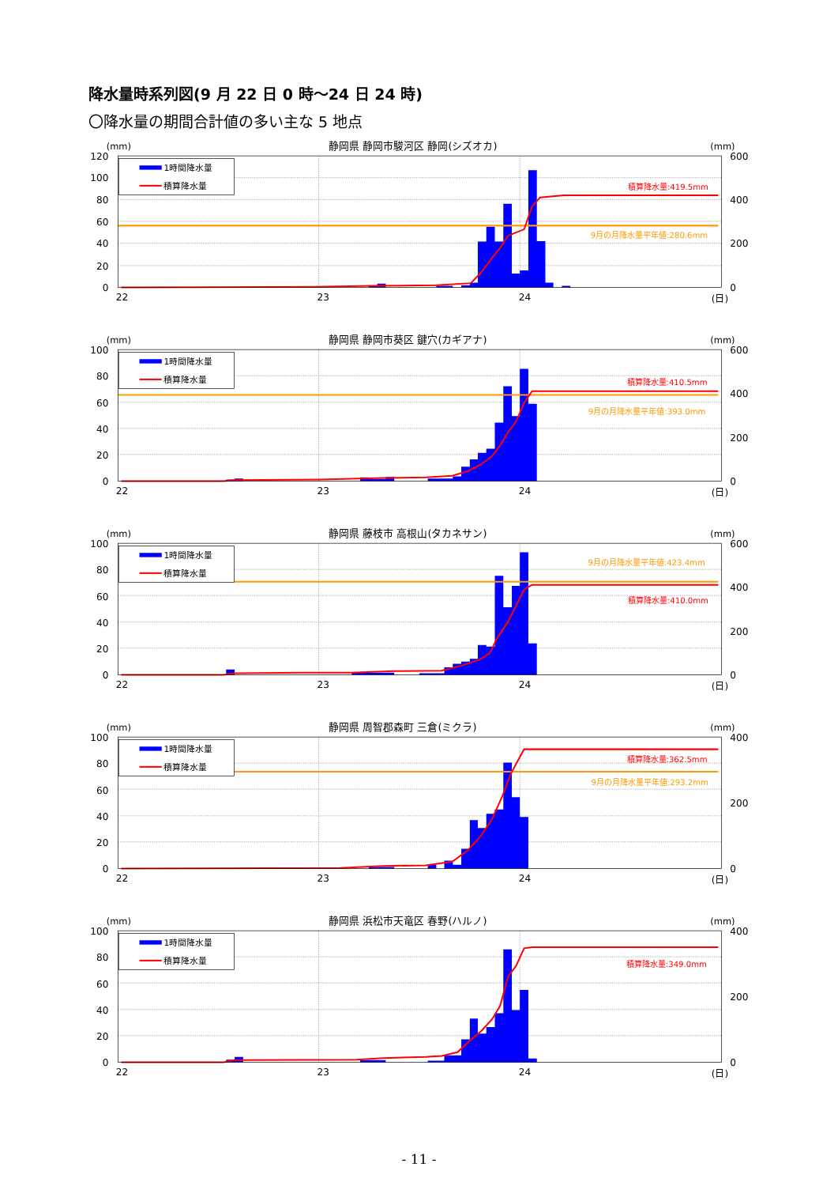降水量時系列図(9 月 22 日 0 時～24 日 24 時)
〇降水量の期間合計値の多い主な 5 地点
(mm)
静岡県 静岡市駿河区 静岡(シズオカ)
(mm)
1時間降水量
積算降水量
積算降水量:419.5mm
9月の月降水量平年値:280.6mm
120
100
80
60
40
20
0
600
400
200
0
22
23
24
(日)
(mm)
静岡県 静岡市葵区 鍵穴(カギアナ)
(mm)
1時間降水量
積算降水量
積算降水量:410.5mm
9月の月降水量平年値:393.0mm
100
80
60
40
20
0
600
400
200
0
22
23
24
(日)
(mm)
静岡県 藤枝市 高根山(タカネサン)
(mm)
1時間降水量
積算降水量
9月の月降水量平年値:423.4mm
積算降水量:410.0mm
100
80
60
40
20
0
600
400
200
0
22
23
24
(日)
(mm)
静岡県 周智郡森町 三倉(ミクラ)
(mm)
1時間降水量
積算降水量
積算降水量:362.5mm
9月の月降水量平年値:293.2mm
100
80
60
40
20
0
400
200
0
22
23
24
(日)
(mm)
静岡県 浜松市天竜区 春野(ハルノ)
(mm)
1時間降水量
積算降水量
積算降水量:349.0mm
100
80
60
40
20
0
400
200
0
22
23
24
(日)
- 11 -